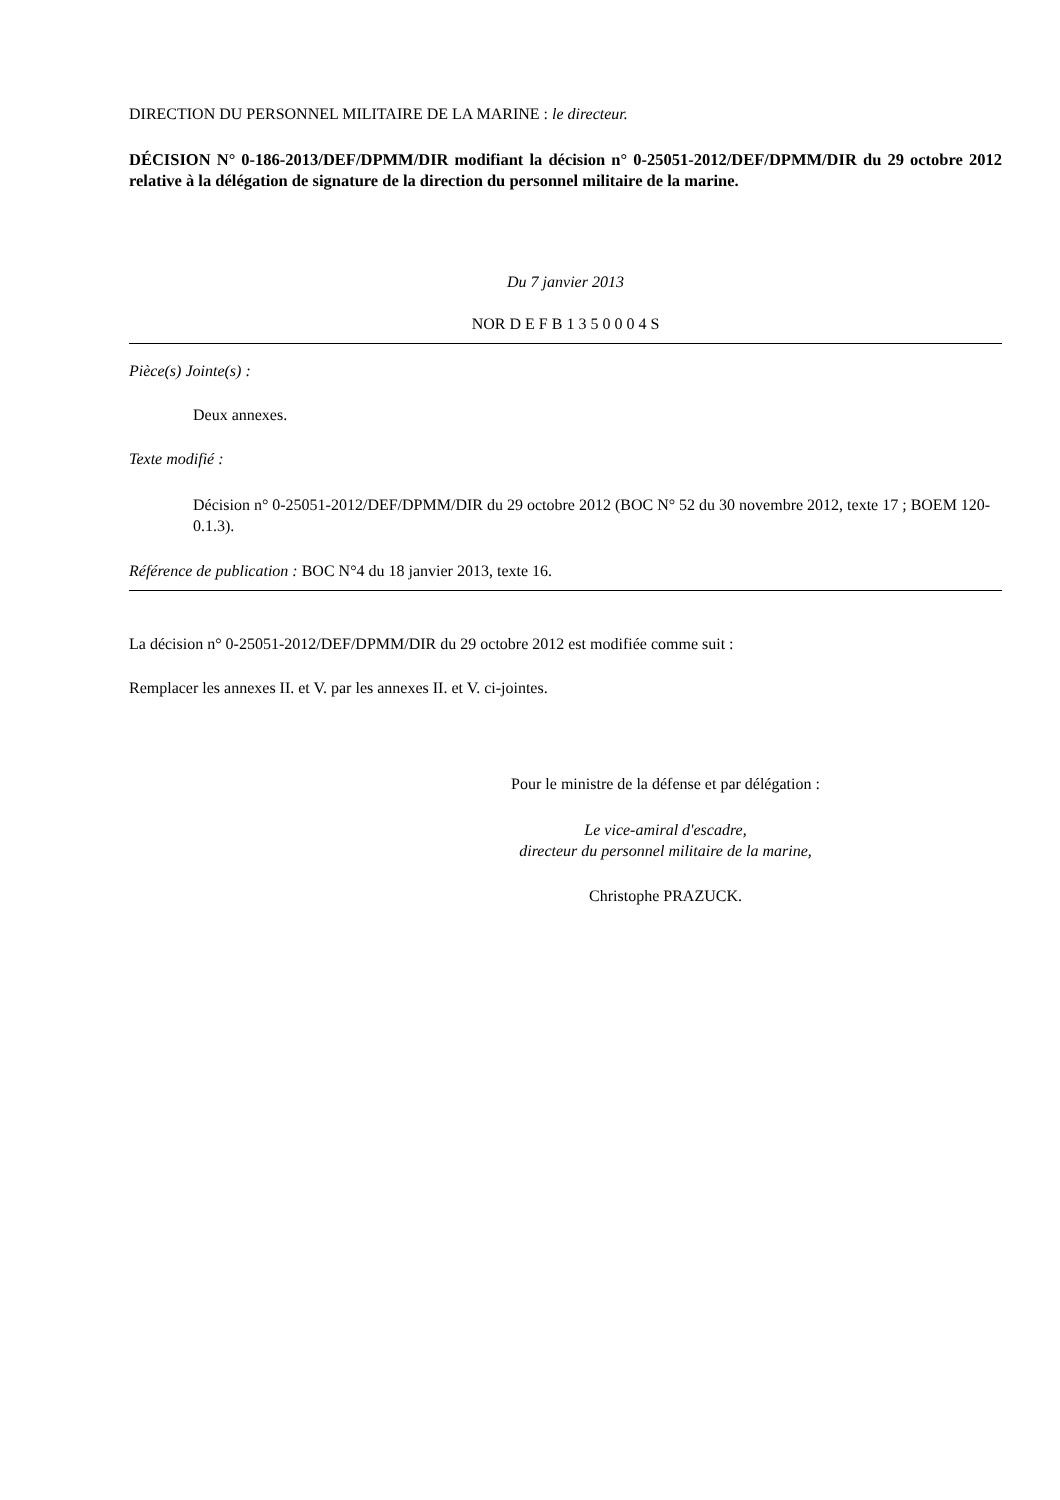DIRECTION DU PERSONNEL MILITAIRE DE LA MARINE : le directeur.
DÉCISION N° 0-186-2013/DEF/DPMM/DIR modifiant la décision n° 0-25051-2012/DEF/DPMM/DIR du 29 octobre 2012 relative à la délégation de signature de la direction du personnel militaire de la marine.
Du 7 janvier 2013
NOR D E F B 1 3 5 0 0 0 4 S
Pièce(s) Jointe(s) :
Deux annexes.
Texte modifié :
Décision n° 0-25051-2012/DEF/DPMM/DIR du 29 octobre 2012 (BOC N° 52 du 30 novembre 2012, texte 17 ; BOEM 120-0.1.3).
Référence de publication : BOC N°4 du 18 janvier 2013, texte 16.
La décision n° 0-25051-2012/DEF/DPMM/DIR du 29 octobre 2012 est modifiée comme suit :
Remplacer les annexes II. et V. par les annexes II. et V. ci-jointes.
Pour le ministre de la défense et par délégation :
Le vice-amiral d'escadre,
directeur du personnel militaire de la marine,
Christophe PRAZUCK.